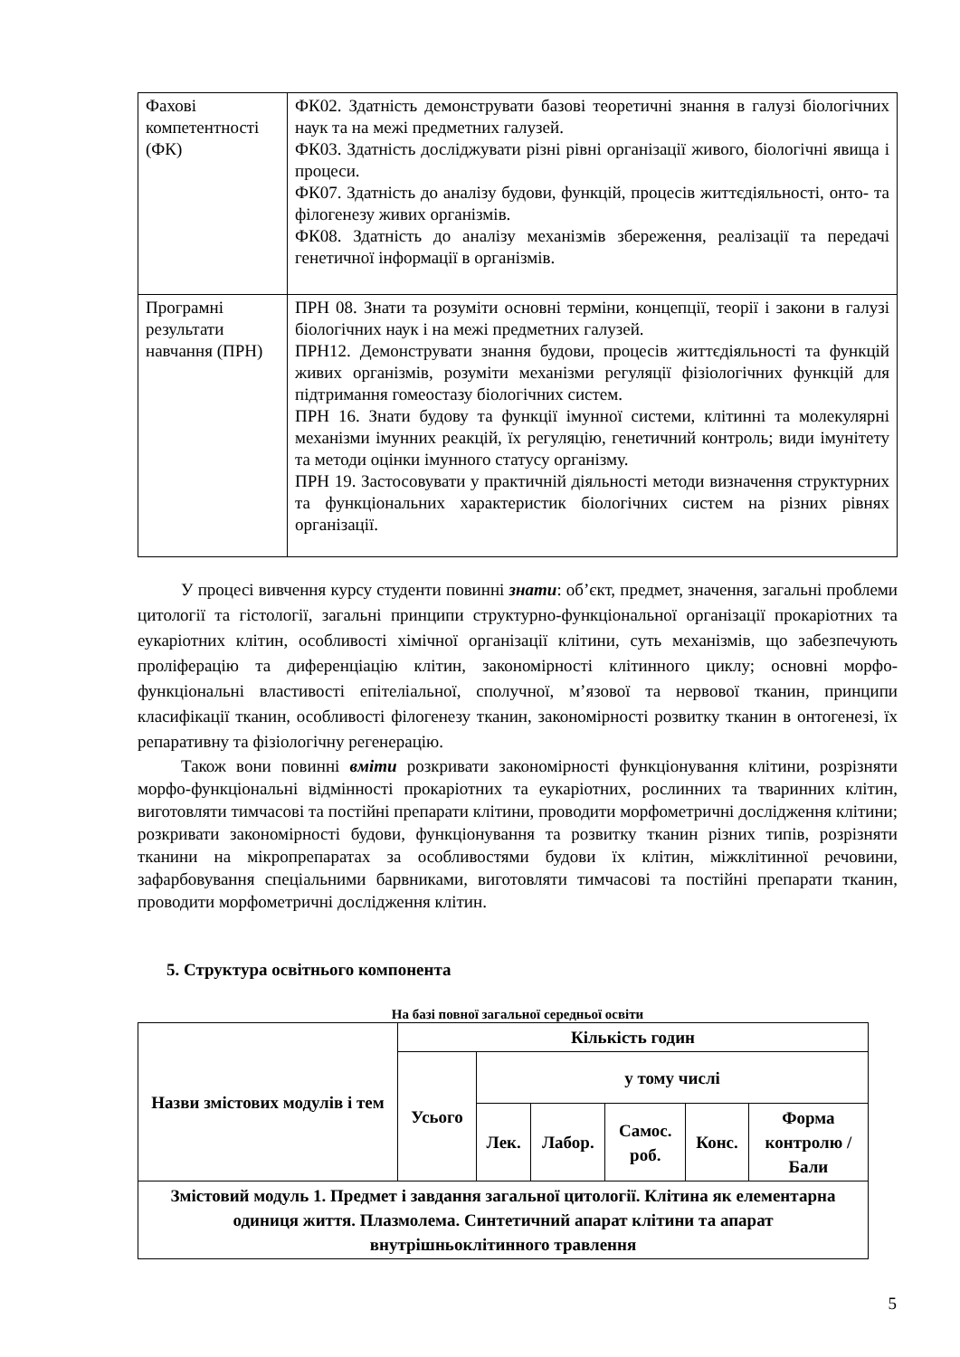| Фахові компетентності (ФК) | ФК02. Здатність демонструвати базові теоретичні знання в галузі біологічних наук та на межі предметних галузей. ФК03. Здатність досліджувати різні рівні організації живого, біологічні явища і процеси. ФК07. Здатність до аналізу будови, функцій, процесів життєдіяльності, онто- та філогенезу живих організмів. ФК08. Здатність до аналізу механізмів збереження, реалізації та передачі генетичної інформації в організмів. |
| Програмні результати навчання (ПРН) | ПРН 08. Знати та розуміти основні терміни, концепції, теорії і закони в галузі біологічних наук і на межі предметних галузей. ПРН12. Демонструвати знання будови, процесів життєдіяльності та функцій живих організмів, розуміти механізми регуляції фізіологічних функцій для підтримання гомеостазу біологічних систем. ПРН 16. Знати будову та функції імунної системи, клітинні та молекулярні механізми імунних реакцій, їх регуляцію, генетичний контроль; види імунітету та методи оцінки імунного статусу організму. ПРН 19. Застосовувати у практичній діяльності методи визначення структурних та функціональних характеристик біологічних систем на різних рівнях організації. |
У процесі вивчення курсу студенти повинні знати: об’єкт, предмет, значення, загальні проблеми цитології та гістології, загальні принципи структурно-функціональної організації прокаріотних та еукаріотних клітин, особливості хімічної організації клітини, суть механізмів, що забезпечують проліферацію та диференціацію клітин, закономірності клітинного циклу; основні морфо-функціональні властивості епітеліальної, сполучної, м’язової та нервової тканин, принципи класифікації тканин, особливості філогенезу тканин, закономірності розвитку тканин в онтогенезі, їх репаративну та фізіологічну регенерацію.
Також вони повинні вміти розкривати закономірності функціонування клітини, розрізняти морфо-функціональні відмінності прокаріотних та еукаріотних, рослинних та тваринних клітин, виготовляти тимчасові та постійні препарати клітини, проводити морфометричні дослідження клітини; розкривати закономірності будови, функціонування та розвитку тканин різних типів, розрізняти тканини на мікропрепаратах за особливостями будови їх клітин, міжклітинної речовини, зафарбовування спеціальними барвниками, виготовляти тимчасові та постійні препарати тканин, проводити морфометричні дослідження клітин.
5. Структура освітнього компонента
На базі повної загальної середньої освіти
| Назви змістових модулів і тем | Кількість годин | | | | | |
| --- | --- | --- | --- | --- | --- | --- |
| | Усього | у тому числі | | | | |
| | | Лек. | Лабор. | Самос. роб. | Конс. | Форма контролю / Бали |
| Змістовий модуль 1. Предмет і завдання загальної цитології. Клітина як елементарна одиниця життя. Плазмолема. Синтетичний апарат клітини та апарат внутрішньоклітинного травлення | | | | | | |
5